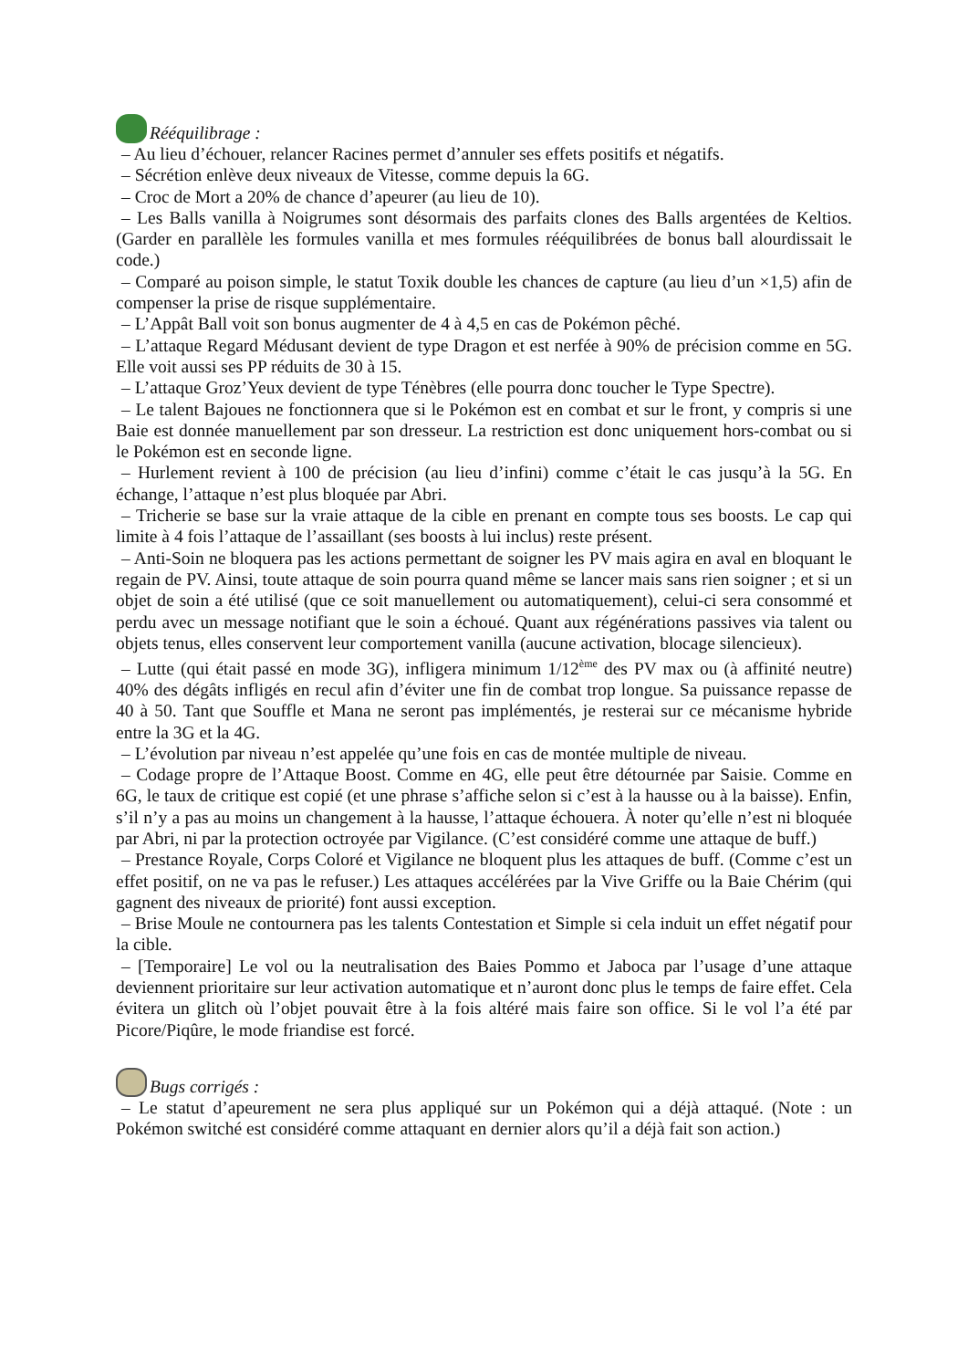Rééquilibrage :
– Au lieu d’échouer, relancer Racines permet d’annuler ses effets positifs et négatifs.
– Sécrétion enlève deux niveaux de Vitesse, comme depuis la 6G.
– Croc de Mort a 20% de chance d’apeurer (au lieu de 10).
– Les Balls vanilla à Noigrumes sont désormais des parfaits clones des Balls argentées de Keltios. (Garder en parallèle les formules vanilla et mes formules rééquilibrées de bonus ball alourdissait le code.)
– Comparé au poison simple, le statut Toxik double les chances de capture (au lieu d’un ×1,5) afin de compenser la prise de risque supplémentaire.
– L’Appât Ball voit son bonus augmenter de 4 à 4,5 en cas de Pokémon pêché.
– L’attaque Regard Médusant devient de type Dragon et est nerfée à 90% de précision comme en 5G. Elle voit aussi ses PP réduits de 30 à 15.
– L’attaque Groz’Yeux devient de type Ténèbres (elle pourra donc toucher le Type Spectre).
– Le talent Bajoues ne fonctionnera que si le Pokémon est en combat et sur le front, y compris si une Baie est donnée manuellement par son dresseur. La restriction est donc uniquement hors-combat ou si le Pokémon est en seconde ligne.
– Hurlement revient à 100 de précision (au lieu d’infini) comme c’était le cas jusqu’à la 5G. En échange, l’attaque n’est plus bloquée par Abri.
– Tricherie se base sur la vraie attaque de la cible en prenant en compte tous ses boosts. Le cap qui limite à 4 fois l’attaque de l’assaillant (ses boosts à lui inclus) reste présent.
– Anti-Soin ne bloquera pas les actions permettant de soigner les PV mais agira en aval en bloquant le regain de PV. Ainsi, toute attaque de soin pourra quand même se lancer mais sans rien soigner ; et si un objet de soin a été utilisé (que ce soit manuellement ou automatiquement), celui-ci sera consommé et perdu avec un message notifiant que le soin a échoué. Quant aux régénérations passives via talent ou objets tenus, elles conservent leur comportement vanilla (aucune activation, blocage silencieux).
– Lutte (qui était passé en mode 3G), infligera minimum 1/12<sup>ème</sup> des PV max ou (à affinité neutre) 40% des dégâts infligés en recul afin d’éviter une fin de combat trop longue. Sa puissance repasse de 40 à 50. Tant que Souffle et Mana ne seront pas implémentés, je resterai sur ce mécanisme hybride entre la 3G et la 4G.
– L’évolution par niveau n’est appelée qu’une fois en cas de montée multiple de niveau.
– Codage propre de l’Attaque Boost. Comme en 4G, elle peut être détournée par Saisie. Comme en 6G, le taux de critique est copié (et une phrase s’affiche selon si c’est à la hausse ou à la baisse). Enfin, s’il n’y a pas au moins un changement à la hausse, l’attaque échouera. À noter qu’elle n’est ni bloquée par Abri, ni par la protection octroyée par Vigilance. (C’est considéré comme une attaque de buff.)
– Prestance Royale, Corps Coloré et Vigilance ne bloquent plus les attaques de buff. (Comme c’est un effet positif, on ne va pas le refuser.) Les attaques accélérées par la Vive Griffe ou la Baie Chérim (qui gagnent des niveaux de priorité) font aussi exception.
– Brise Moule ne contournera pas les talents Contestation et Simple si cela induit un effet négatif pour la cible.
– [Temporaire] Le vol ou la neutralisation des Baies Pommo et Jaboca par l’usage d’une attaque deviennent prioritaire sur leur activation automatique et n’auront donc plus le temps de faire effet. Cela évitera un glitch où l’objet pouvait être à la fois altéré mais faire son office. Si le vol l’a été par Picore/Piqûre, le mode friandise est forcé.
Bugs corrigés :
– Le statut d’apeurement ne sera plus appliqué sur un Pokémon qui a déjà attaqué. (Note : un Pokémon switché est considéré comme attaquant en dernier alors qu’il a déjà fait son action.)